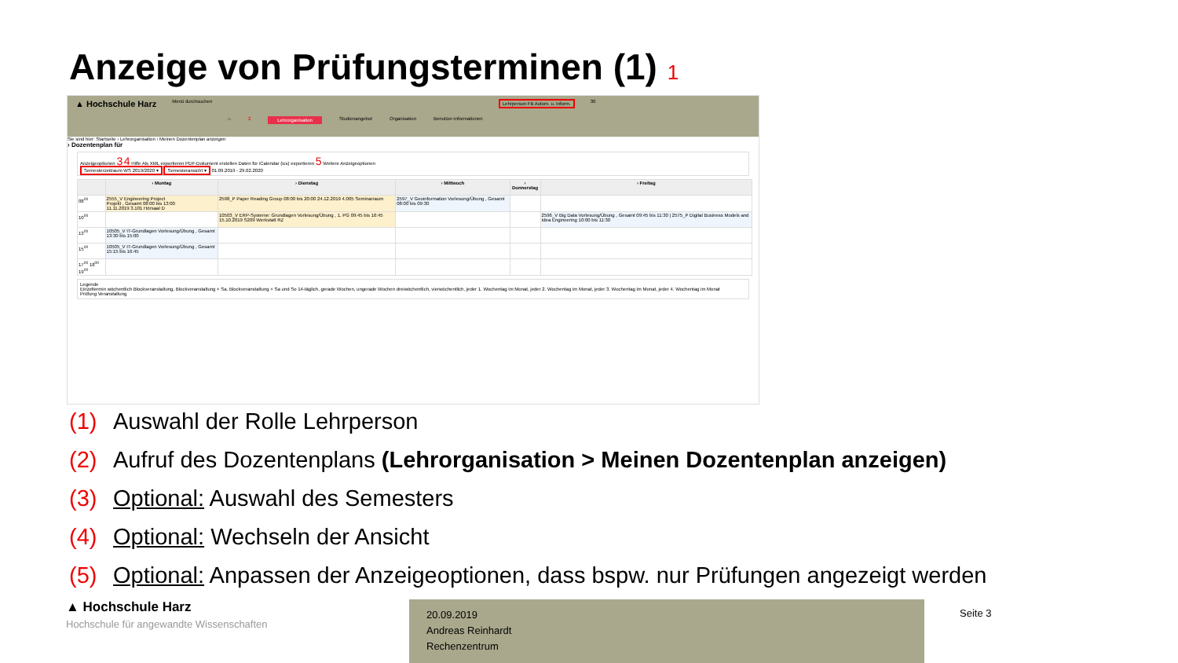Anzeige von Prüfungsterminen (1) 1
▲ Hochschule Harz Menü durchsuchen
⌂ 2 Lehrorganisation Studienangebot Organisation Benutzer-Informationen
Lehrperson FB Autom. u. Inform. 30
Sie sind hier: Startseite › Lehrorganisation › Meinen Dozentenplan anzeigen
› Dozentenplan für
Anzeigeoptionen 3 4 Hilfe Als XML exportieren PDF-Dokument erstellen Daten für iCalendar (ics) exportieren 5 Weitere Anzeigeoptionen
Semesterzeitraum WS 2019/2020 ▾ Semesteransicht ▾ 01.09.2019 - 29.02.2020
| | › Montag | › Dienstag | › Mittwoch | › Donnerstag | › Freitag |
| --- | --- | --- | --- | --- | --- |
| 08<sup>00</sup> | 2555_V Engineering Project Projekt , Gesamt 08:00 bis 13:00 11.11.2019 3.101 Hörsaal D | 2598_P Paper Reading Group 08:00 bis 20:00 24.12.2019 4.005 Seminarraum | 2597_V Geoinformation Vorlesung/Übung , Gesamt 08:00 bis 09:30 | | |
| 10<sup>00</sup> | | 10503_V ERP-Systeme: Grundlagen Vorlesung/Übung , 1. PG 09:45 bis 16:45 15.10.2019 S209 Werkstatt RZ | | | 2596_V Big Data Vorlesung/Übung , Gesamt 09:45 bis 11:30 / 2575_P Digital Business Models and Idea Engineering 10:00 bis 11:30 |
| 13<sup>00</sup> | 10505_V IT-Grundlagen Vorlesung/Übung , Gesamt 13:30 bis 15:00 | | | | |
| 15<sup>00</sup> | 10505_V IT-Grundlagen Vorlesung/Übung , Gesamt 15:15 bis 16:45 | | | | |
| 17<sup>00</sup> 18<sup>00</sup> 19<sup>00</sup> | | | | | |
Legende
Einzeltermin wöchentlich Blockveranstaltung, Blockveranstaltung + Sa, Blockveranstaltung + Sa und So 14-täglich, gerade Wochen, ungerade Wochen dreiwöchentlich, vierwöchentlich, jeder 1. Wochentag im Monat, jeder 2. Wochentag im Monat, jeder 3. Wochentag im Monat, jeder 4. Wochentag im Monat
Prüfung Veranstaltung
(1) Auswahl der Rolle Lehrperson
(2) Aufruf des Dozentenplans (Lehrorganisation > Meinen Dozentenplan anzeigen)
(3) Optional: Auswahl des Semesters
(4) Optional: Wechseln der Ansicht
(5) Optional: Anpassen der Anzeigeoptionen, dass bspw. nur Prüfungen angezeigt werden
▲ Hochschule Harz
Hochschule für angewandte Wissenschaften
20.09.2019
Andreas Reinhardt
Rechenzentrum
Seite 3